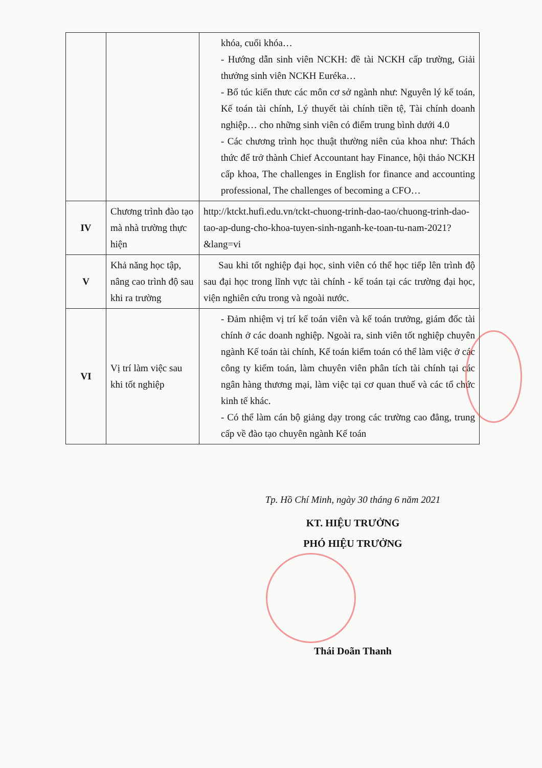| | | khóa, cuối khóa… - Hướng dẫn sinh viên NCKH: đề tài NCKH cấp trường, Giải thưởng sinh viên NCKH Euréka… - Bổ túc kiến thưc các môn cơ sở ngành như: Nguyên lý kế toán, Kế toán tài chính, Lý thuyết tài chính tiền tệ, Tài chính doanh nghiệp… cho những sinh viên có điểm trung bình dưới 4.0 - Các chương trình học thuật thường niên của khoa như: Thách thức để trở thành Chief Accountant hay Finance, hội thảo NCKH cấp khoa, The challenges in English for finance and accounting professional, The challenges of becoming a CFO… |
| IV | Chương trình đào tạo mà nhà trường thực hiện | http://ktckt.hufi.edu.vn/tckt-chuong-trinh-dao-tao/chuong-trinh-dao-tao-ap-dung-cho-khoa-tuyen-sinh-nganh-ke-toan-tu-nam-2021?&lang=vi |
| V | Khả năng học tập, nâng cao trình độ sau khi ra trường | Sau khi tốt nghiệp đại học, sinh viên có thể học tiếp lên trình độ sau đại học trong lĩnh vực tài chính - kế toán tại các trường đại học, viện nghiên cứu trong và ngoài nước. |
| VI | Vị trí làm việc sau khi tốt nghiệp | - Đảm nhiệm vị trí kế toán viên và kế toán trưởng, giám đốc tài chính ở các doanh nghiệp. Ngoài ra, sinh viên tốt nghiệp chuyên ngành Kế toán tài chính, Kế toán kiểm toán có thể làm việc ở các công ty kiểm toán, làm chuyên viên phân tích tài chính tại các ngân hàng thương mại, làm việc tại cơ quan thuế và các tổ chức kinh tế khác. - Có thể làm cán bộ giảng dạy trong các trường cao đẳng, trung cấp về đào tạo chuyên ngành Kế toán |
Tp. Hồ Chí Minh, ngày 30 tháng 6 năm 2021
KT. HIỆU TRƯỞNG
PHÓ HIỆU TRƯỞNG
Thái Doãn Thanh